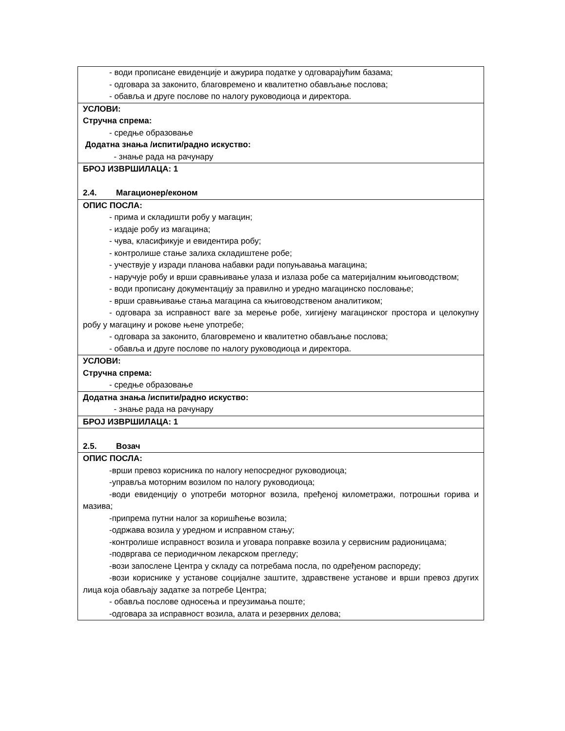| - води прописане евиденције и ажурира податке у одговарајућим базама; - одговара за законито, благовремено и квалитетно обављање послова; - обавља и друге послове по налогу руководиоца и директора. |
| УСЛОВИ: Стручна спрема: - средње образовање Додатна знања /испити/радно искуство: - знање рада на рачунару |
| БРОЈ ИЗВРШИЛАЦА: 1 2.4. Магационер/економ |
| ОПИС ПОСЛА: - прима и складишти робу у магацин; - издаје робу из магацина; - чува, класификује и евидентира робу; - контролише стање залиха складиштене робе; - учествује у изради планова набавки ради попуњавања магацина; - наручује робу и врши сравњивање улаза и излаза робе са материјалним књиговодством; - води прописану документацију за правилно и уредно магацинско пословање; - врши сравњивање стања магацина са књиговодственом аналитиком; - одговара за исправност ваге за мерење робе, хигијену магацинског простора и целокупну робу у магацину и рокове њене употребе; - одговара за законито, благовремено и квалитетно обављање послова; - обавља и друге послове по налогу руководиоца и директора. |
| УСЛОВИ: Стручна спрема: - средње образовање |
| Додатна знања /испити/радно искуство: - знање рада на рачунару |
| БРОЈ ИЗВРШИЛАЦА: 1 |
| 2.5. Возач |
| ОПИС ПОСЛА: -врши превоз корисника по налогу непосредног руководиоца; -управља моторним возилом по налогу руководиоца; -води евиденцију о употреби моторног возила, пређеној километражи, потрошњи горива и мазива; -припрема путни налог за коришћење возила; -одржава возила у уредном и исправном стању; -контролише исправност возила и уговара поправке возила у сервисним радионицама; -подвргава се периодичном лекарском прегледу; -вози запослене Центра у складу са потребама посла, по одређеном распореду; -вози кориснике у установе социјалне заштите, здравствене установе и врши превоз других лица која обављају задатке за потребе Центра; - обавља послове односења и преузимања поште; -одговара за исправност возила, алата и резервних делова; |